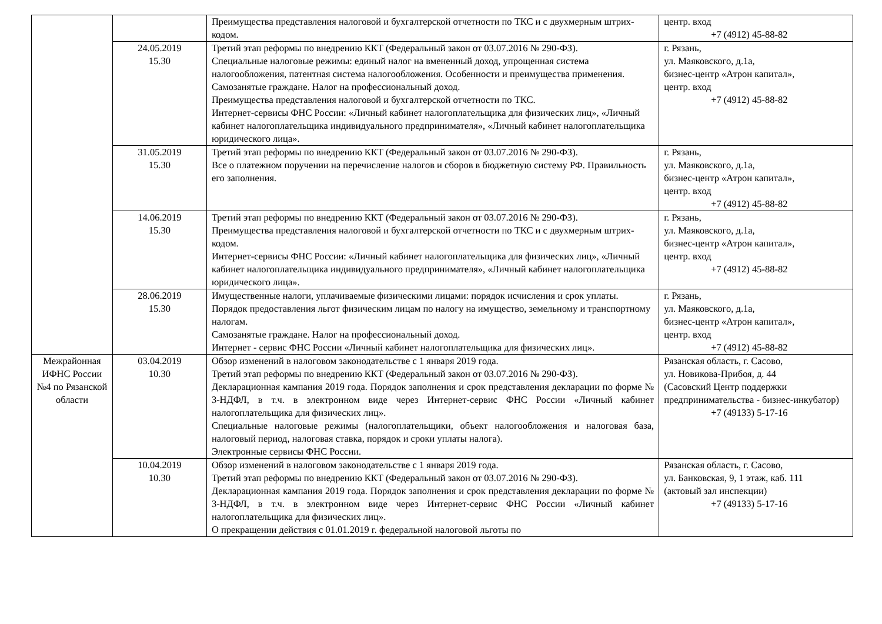| | | Преимущества представления налоговой и бухгалтерской отчетности по ТКС и с двухмерным штрих-кодом. | центр. вход +7 (4912) 45-88-82 |
| | 24.05.2019 15.30 | Третий этап реформы по внедрению ККТ (Федеральный закон от 03.07.2016 № 290-ФЗ). Специальные налоговые режимы: единый налог на вмененный доход, упрощенная система налогообложения, патентная система налогообложения. Особенности и преимущества применения. Самозанятые граждане. Налог на профессиональный доход. Преимущества представления налоговой и бухгалтерской отчетности по ТКС. Интернет-сервисы ФНС России: «Личный кабинет налогоплательщика для физических лиц», «Личный кабинет налогоплательщика индивидуального предпринимателя», «Личный кабинет налогоплательщика юридического лица». | г. Рязань, ул. Маяковского, д.1а, бизнес-центр «Атрон капитал», центр. вход +7 (4912) 45-88-82 |
| | 31.05.2019 15.30 | Третий этап реформы по внедрению ККТ (Федеральный закон от 03.07.2016 № 290-ФЗ). Все о платежном поручении на перечисление налогов и сборов в бюджетную систему РФ. Правильность его заполнения. | г. Рязань, ул. Маяковского, д.1а, бизнес-центр «Атрон капитал», центр. вход +7 (4912) 45-88-82 |
| | 14.06.2019 15.30 | Третий этап реформы по внедрению ККТ (Федеральный закон от 03.07.2016 № 290-ФЗ). Преимущества представления налоговой и бухгалтерской отчетности по ТКС и с двухмерным штрих-кодом. Интернет-сервисы ФНС России: «Личный кабинет налогоплательщика для физических лиц», «Личный кабинет налогоплательщика индивидуального предпринимателя», «Личный кабинет налогоплательщика юридического лица». | г. Рязань, ул. Маяковского, д.1а, бизнес-центр «Атрон капитал», центр. вход +7 (4912) 45-88-82 |
| | 28.06.2019 15.30 | Имущественные налоги, уплачиваемые физическими лицами: порядок исчисления и срок уплаты. Порядок предоставления льгот физическим лицам по налогу на имущество, земельному и транспортному налогам. Самозанятые граждане. Налог на профессиональный доход. Интернет - сервис ФНС России «Личный кабинет налогоплательщика для физических лиц». | г. Рязань, ул. Маяковского, д.1а, бизнес-центр «Атрон капитал», центр. вход +7 (4912) 45-88-82 |
| Межрайонная ИФНС России №4 по Рязанской области | 03.04.2019 10.30 | Обзор изменений в налоговом законодательстве с 1 января 2019 года. Третий этап реформы по внедрению ККТ (Федеральный закон от 03.07.2016 № 290-ФЗ). Декларационная кампания 2019 года. Порядок заполнения и срок представления декларации по форме № 3-НДФЛ, в т.ч. в электронном виде через Интернет-сервис ФНС России «Личный кабинет налогоплательщика для физических лиц». Специальные налоговые режимы (налогоплательщики, объект налогообложения и налоговая база, налоговый период, налоговая ставка, порядок и сроки уплаты налога). Электронные сервисы ФНС России. | Рязанская область, г. Сасово, ул. Новикова-Прибоя, д. 44 (Сасовский Центр поддержки предпринимательства - бизнес-инкубатор) +7 (49133) 5-17-16 |
| | 10.04.2019 10.30 | Обзор изменений в налоговом законодательстве с 1 января 2019 года. Третий этап реформы по внедрению ККТ (Федеральный закон от 03.07.2016 № 290-ФЗ). Декларационная кампания 2019 года. Порядок заполнения и срок представления декларации по форме № 3-НДФЛ, в т.ч. в электронном виде через Интернет-сервис ФНС России «Личный кабинет налогоплательщика для физических лиц». О прекращении действия с 01.01.2019 г. федеральной налоговой льготы по | Рязанская область, г. Сасово, ул. Банковская, 9, 1 этаж, каб. 111 (актовый зал инспекции) +7 (49133) 5-17-16 |